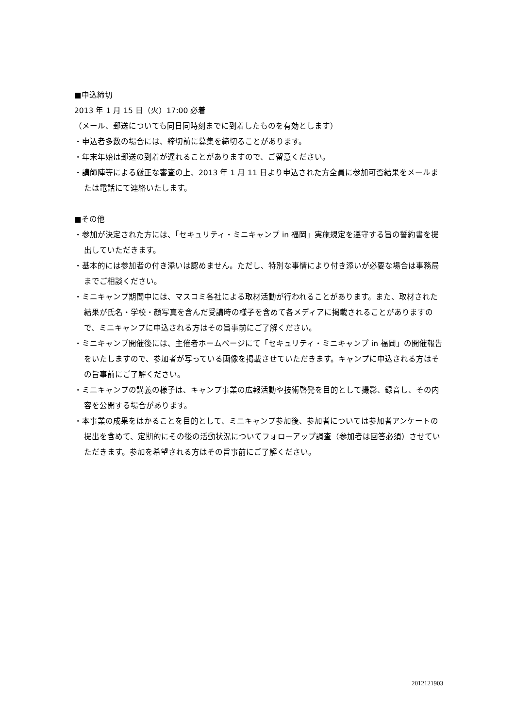■申込締切
2013 年 1 月 15 日（火）17:00 必着
（メール、郵送についても同日同時刻までに到着したものを有効とします）
・申込者多数の場合には、締切前に募集を締切ることがあります。
・年末年始は郵送の到着が遅れることがありますので、ご留意ください。
・講師陣等による厳正な審査の上、2013 年 1 月 11 日より申込された方全員に参加可否結果をメールまたは電話にて連絡いたします。
■その他
・参加が決定された方には、「セキュリティ・ミニキャンプ in 福岡」実施規定を遵守する旨の誓約書を提出していただきます。
・基本的には参加者の付き添いは認めません。ただし、特別な事情により付き添いが必要な場合は事務局までご相談ください。
・ミニキャンプ期間中には、マスコミ各社による取材活動が行われることがあります。また、取材された結果が氏名・学校・顔写真を含んだ受講時の様子を含めて各メディアに掲載されることがありますので、ミニキャンプに申込される方はその旨事前にご了解ください。
・ミニキャンプ開催後には、主催者ホームページにて「セキュリティ・ミニキャンプ in 福岡」の開催報告をいたしますので、参加者が写っている画像を掲載させていただきます。キャンプに申込される方はその旨事前にご了解ください。
・ミニキャンプの講義の様子は、キャンプ事業の広報活動や技術啓発を目的として撮影、録音し、その内容を公開する場合があります。
・本事業の成果をはかることを目的として、ミニキャンプ参加後、参加者については参加者アンケートの提出を含めて、定期的にその後の活動状況についてフォローアップ調査（参加者は回答必須）させていただきます。参加を希望される方はその旨事前にご了解ください。
2012121903